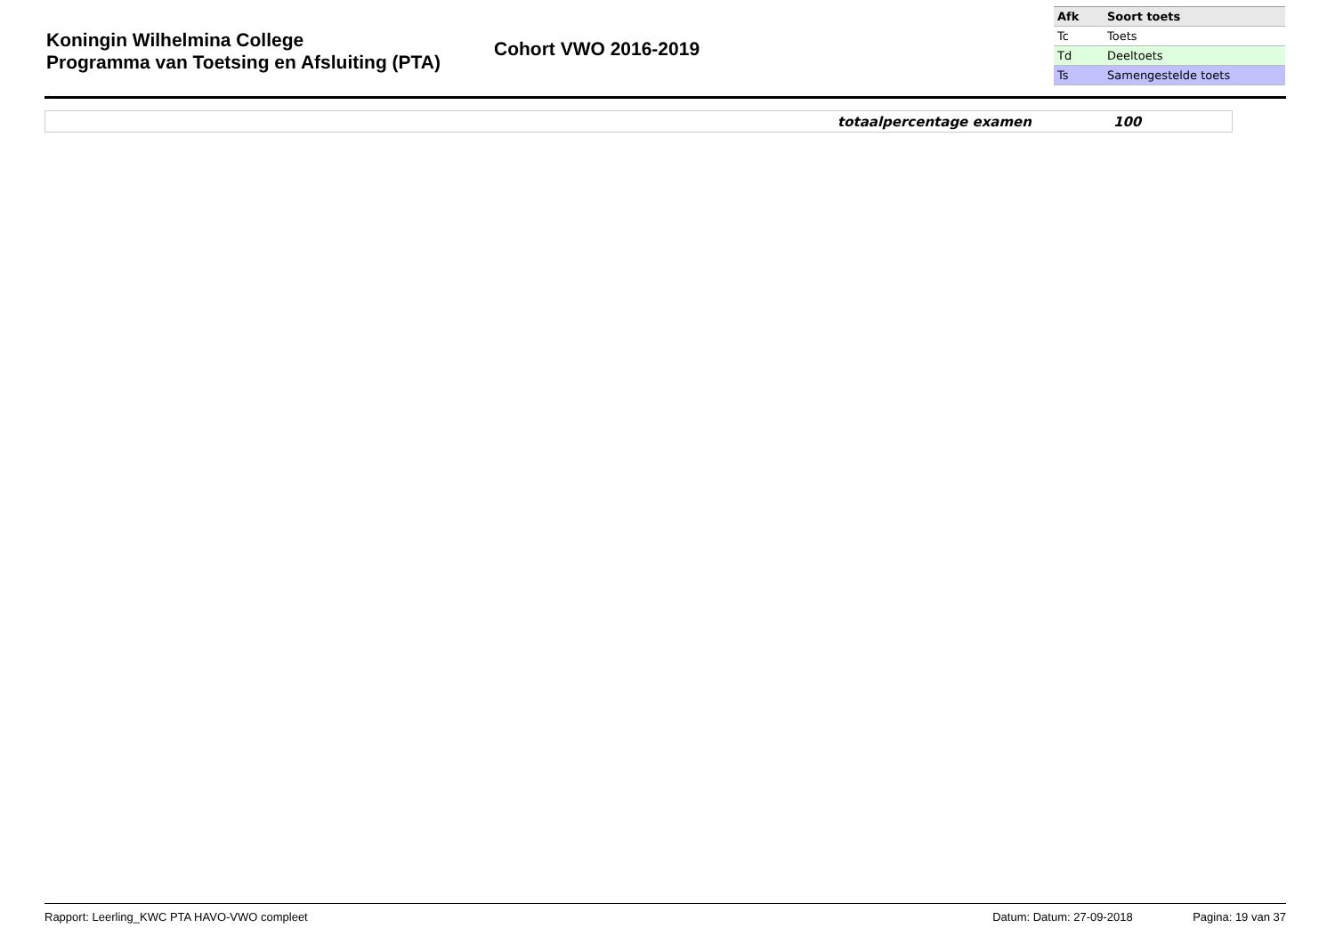Koningin Wilhelmina College
Programma van Toetsing en Afsluiting (PTA)
Cohort VWO 2016-2019
| Afk | Soort toets |
| --- | --- |
| Tc | Toets |
| Td | Deeltoets |
| Ts | Samengestelde toets |
totaalpercentage examen 100
Rapport: Leerling_KWC PTA HAVO-VWO compleet Datum: Datum: 27-09-2018 Pagina: 19 van 37